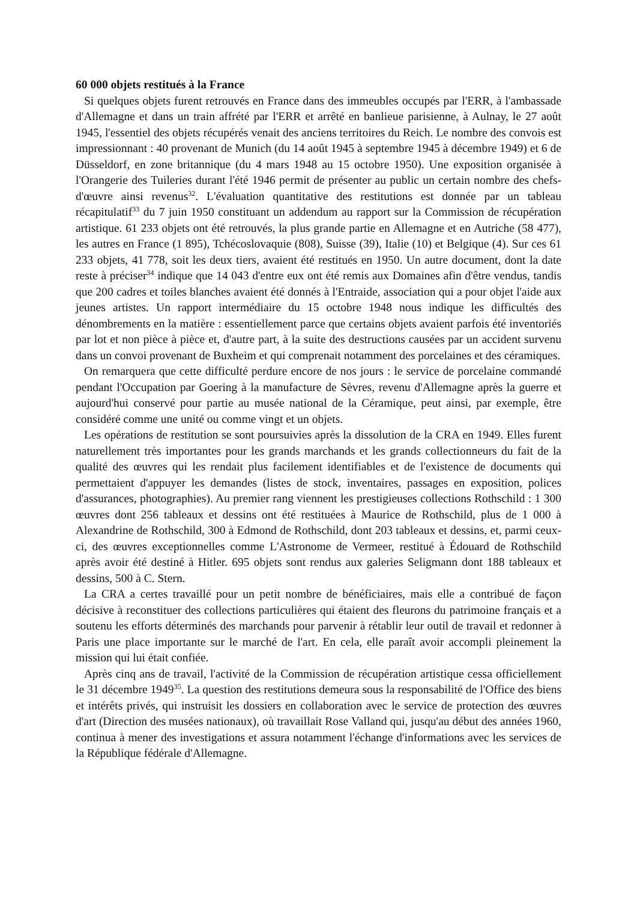60 000 objets restitués à la France
Si quelques objets furent retrouvés en France dans des immeubles occupés par l'ERR, à l'ambassade d'Allemagne et dans un train affrété par l'ERR et arrêté en banlieue parisienne, à Aulnay, le 27 août 1945, l'essentiel des objets récupérés venait des anciens territoires du Reich. Le nombre des convois est impressionnant : 40 provenant de Munich (du 14 août 1945 à septembre 1945 à décembre 1949) et 6 de Düsseldorf, en zone britannique (du 4 mars 1948 au 15 octobre 1950). Une exposition organisée à l'Orangerie des Tuileries durant l'été 1946 permit de présenter au public un certain nombre des chefs-d'œuvre ainsi revenus<sup>32</sup>. L'évaluation quantitative des restitutions est donnée par un tableau récapitulatif<sup>33</sup> du 7 juin 1950 constituant un addendum au rapport sur la Commission de récupération artistique. 61 233 objets ont été retrouvés, la plus grande partie en Allemagne et en Autriche (58 477), les autres en France (1 895), Tchécoslovaquie (808), Suisse (39), Italie (10) et Belgique (4). Sur ces 61 233 objets, 41 778, soit les deux tiers, avaient été restitués en 1950. Un autre document, dont la date reste à préciser<sup>34</sup> indique que 14 043 d'entre eux ont été remis aux Domaines afin d'être vendus, tandis que 200 cadres et toiles blanches avaient été donnés à l'Entraide, association qui a pour objet l'aide aux jeunes artistes. Un rapport intermédiaire du 15 octobre 1948 nous indique les difficultés des dénombrements en la matière : essentiellement parce que certains objets avaient parfois été inventoriés par lot et non pièce à pièce et, d'autre part, à la suite des destructions causées par un accident survenu dans un convoi provenant de Buxheim et qui comprenait notamment des porcelaines et des céramiques.
On remarquera que cette difficulté perdure encore de nos jours : le service de porcelaine commandé pendant l'Occupation par Goering à la manufacture de Sèvres, revenu d'Allemagne après la guerre et aujourd'hui conservé pour partie au musée national de la Céramique, peut ainsi, par exemple, être considéré comme une unité ou comme vingt et un objets.
Les opérations de restitution se sont poursuivies après la dissolution de la CRA en 1949. Elles furent naturellement très importantes pour les grands marchands et les grands collectionneurs du fait de la qualité des œuvres qui les rendait plus facilement identifiables et de l'existence de documents qui permettaient d'appuyer les demandes (listes de stock, inventaires, passages en exposition, polices d'assurances, photographies). Au premier rang viennent les prestigieuses collections Rothschild : 1 300 œuvres dont 256 tableaux et dessins ont été restituées à Maurice de Rothschild, plus de 1 000 à Alexandrine de Rothschild, 300 à Edmond de Rothschild, dont 203 tableaux et dessins, et, parmi ceux-ci, des œuvres exceptionnelles comme L'Astronome de Vermeer, restitué à Édouard de Rothschild après avoir été destiné à Hitler. 695 objets sont rendus aux galeries Seligmann dont 188 tableaux et dessins, 500 à C. Stern.
La CRA a certes travaillé pour un petit nombre de bénéficiaires, mais elle a contribué de façon décisive à reconstituer des collections particulières qui étaient des fleurons du patrimoine français et a soutenu les efforts déterminés des marchands pour parvenir à rétablir leur outil de travail et redonner à Paris une place importante sur le marché de l'art. En cela, elle paraît avoir accompli pleinement la mission qui lui était confiée.
Après cinq ans de travail, l'activité de la Commission de récupération artistique cessa officiellement le 31 décembre 1949<sup>35</sup>. La question des restitutions demeura sous la responsabilité de l'Office des biens et intérêts privés, qui instruisit les dossiers en collaboration avec le service de protection des œuvres d'art (Direction des musées nationaux), où travaillait Rose Valland qui, jusqu'au début des années 1960, continua à mener des investigations et assura notamment l'échange d'informations avec les services de la République fédérale d'Allemagne.